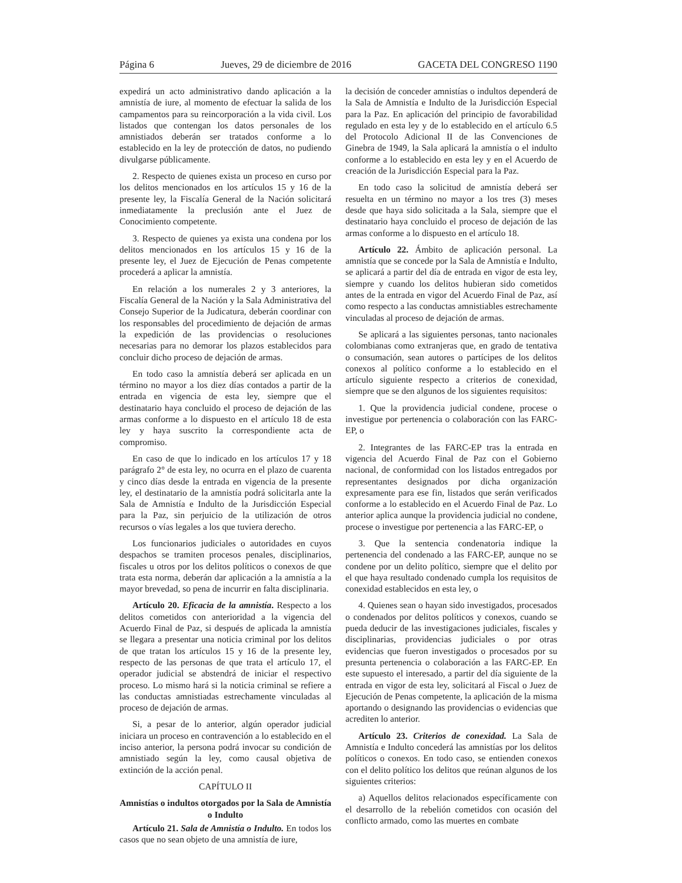Página 6 Jueves, 29 de diciembre de 2016 GACETA DEL CONGRESO 1190
expedirá un acto administrativo dando aplicación a la amnistía de iure, al momento de efectuar la salida de los campamentos para su reincorporación a la vida civil. Los listados que contengan los datos personales de los amnistiados deberán ser tratados conforme a lo establecido en la ley de protección de datos, no pudiendo divulgarse públicamente.
2. Respecto de quienes exista un proceso en curso por los delitos mencionados en los artículos 15 y 16 de la presente ley, la Fiscalía General de la Nación solicitará inmediatamente la preclusión ante el Juez de Conocimiento competente.
3. Respecto de quienes ya exista una condena por los delitos mencionados en los artículos 15 y 16 de la presente ley, el Juez de Ejecución de Penas competente procederá a aplicar la amnistía.
En relación a los numerales 2 y 3 anteriores, la Fiscalía General de la Nación y la Sala Administrativa del Consejo Superior de la Judicatura, deberán coordinar con los responsables del procedimiento de dejación de armas la expedición de las providencias o resoluciones necesarias para no demorar los plazos establecidos para concluir dicho proceso de dejación de armas.
En todo caso la amnistía deberá ser aplicada en un término no mayor a los diez días contados a partir de la entrada en vigencia de esta ley, siempre que el destinatario haya concluido el proceso de dejación de las armas conforme a lo dispuesto en el artículo 18 de esta ley y haya suscrito la correspondiente acta de compromiso.
En caso de que lo indicado en los artículos 17 y 18 parágrafo 2° de esta ley, no ocurra en el plazo de cuarenta y cinco días desde la entrada en vigencia de la presente ley, el destinatario de la amnistía podrá solicitarla ante la Sala de Amnistía e Indulto de la Jurisdicción Especial para la Paz, sin perjuicio de la utilización de otros recursos o vías legales a los que tuviera derecho.
Los funcionarios judiciales o autoridades en cuyos despachos se tramiten procesos penales, disciplinarios, fiscales u otros por los delitos políticos o conexos de que trata esta norma, deberán dar aplicación a la amnistía a la mayor brevedad, so pena de incurrir en falta disciplinaria.
Artículo 20. Eficacia de la amnistía. Respecto a los delitos cometidos con anterioridad a la vigencia del Acuerdo Final de Paz, si después de aplicada la amnistía se llegara a presentar una noticia criminal por los delitos de que tratan los artículos 15 y 16 de la presente ley, respecto de las personas de que trata el artículo 17, el operador judicial se abstendrá de iniciar el respectivo proceso. Lo mismo hará si la noticia criminal se refiere a las conductas amnistiadas estrechamente vinculadas al proceso de dejación de armas.
Si, a pesar de lo anterior, algún operador judicial iniciara un proceso en contravención a lo establecido en el inciso anterior, la persona podrá invocar su condición de amnistiado según la ley, como causal objetiva de extinción de la acción penal.
CAPÍTULO II
Amnistías o indultos otorgados por la Sala de Amnistía o Indulto
Artículo 21. Sala de Amnistía o Indulto. En todos los casos que no sean objeto de una amnistía de iure,
la decisión de conceder amnistías o indultos dependerá de la Sala de Amnistía e Indulto de la Jurisdicción Especial para la Paz. En aplicación del principio de favorabilidad regulado en esta ley y de lo establecido en el artículo 6.5 del Protocolo Adicional II de las Convenciones de Ginebra de 1949, la Sala aplicará la amnistía o el indulto conforme a lo establecido en esta ley y en el Acuerdo de creación de la Jurisdicción Especial para la Paz.
En todo caso la solicitud de amnistía deberá ser resuelta en un término no mayor a los tres (3) meses desde que haya sido solicitada a la Sala, siempre que el destinatario haya concluido el proceso de dejación de las armas conforme a lo dispuesto en el artículo 18.
Artículo 22. Ámbito de aplicación personal. La amnistía que se concede por la Sala de Amnistía e Indulto, se aplicará a partir del día de entrada en vigor de esta ley, siempre y cuando los delitos hubieran sido cometidos antes de la entrada en vigor del Acuerdo Final de Paz, así como respecto a las conductas amnistiables estrechamente vinculadas al proceso de dejación de armas.
Se aplicará a las siguientes personas, tanto nacionales colombianas como extranjeras que, en grado de tentativa o consumación, sean autores o partícipes de los delitos conexos al político conforme a lo establecido en el artículo siguiente respecto a criterios de conexidad, siempre que se den algunos de los siguientes requisitos:
1. Que la providencia judicial condene, procese o investigue por pertenencia o colaboración con las FARC-EP, o
2. Integrantes de las FARC-EP tras la entrada en vigencia del Acuerdo Final de Paz con el Gobierno nacional, de conformidad con los listados entregados por representantes designados por dicha organización expresamente para ese fin, listados que serán verificados conforme a lo establecido en el Acuerdo Final de Paz. Lo anterior aplica aunque la providencia judicial no condene, procese o investigue por pertenencia a las FARC-EP, o
3. Que la sentencia condenatoria indique la pertenencia del condenado a las FARC-EP, aunque no se condene por un delito político, siempre que el delito por el que haya resultado condenado cumpla los requisitos de conexidad establecidos en esta ley, o
4. Quienes sean o hayan sido investigados, procesados o condenados por delitos políticos y conexos, cuando se pueda deducir de las investigaciones judiciales, fiscales y disciplinarias, providencias judiciales o por otras evidencias que fueron investigados o procesados por su presunta pertenencia o colaboración a las FARC-EP. En este supuesto el interesado, a partir del día siguiente de la entrada en vigor de esta ley, solicitará al Fiscal o Juez de Ejecución de Penas competente, la aplicación de la misma aportando o designando las providencias o evidencias que acrediten lo anterior.
Artículo 23. Criterios de conexidad. La Sala de Amnistía e Indulto concederá las amnistías por los delitos políticos o conexos. En todo caso, se entienden conexos con el delito político los delitos que reúnan algunos de los siguientes criterios:
a) Aquellos delitos relacionados específicamente con el desarrollo de la rebelión cometidos con ocasión del conflicto armado, como las muertes en combate